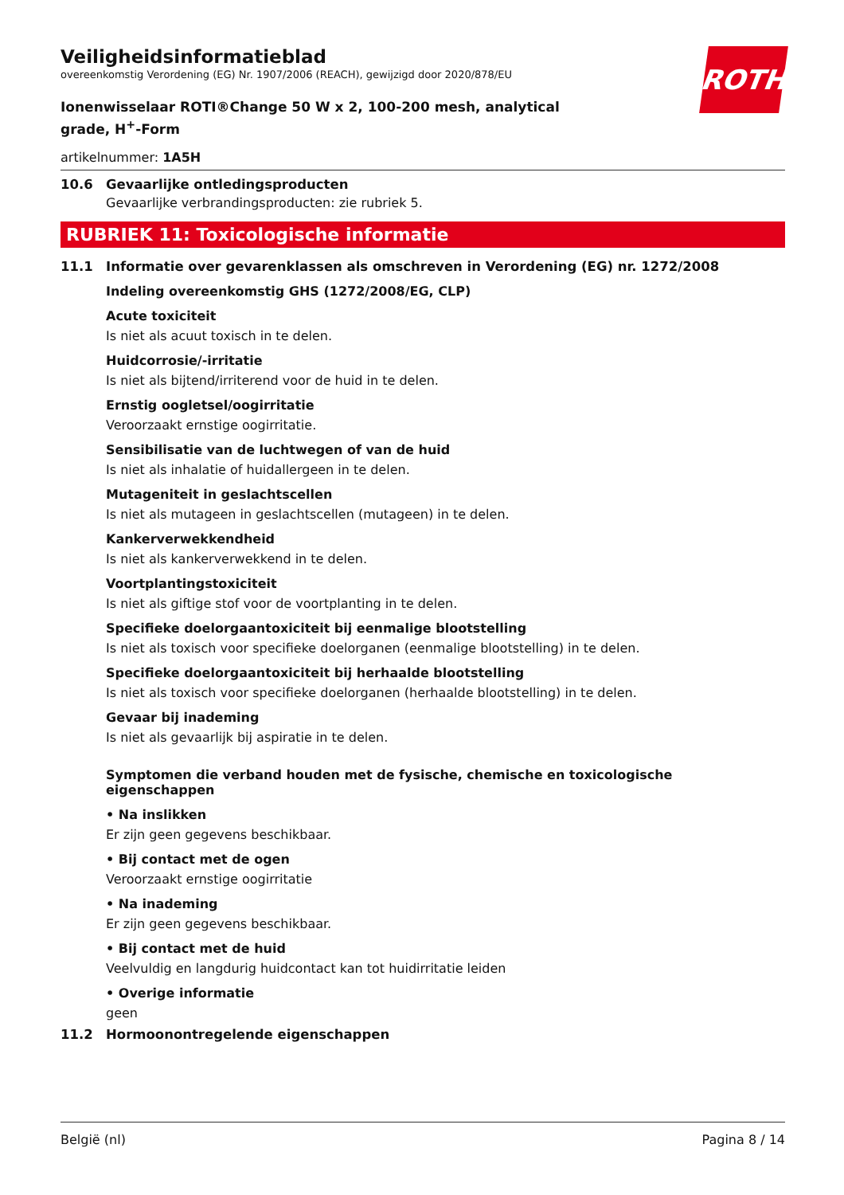ROTH
Veiligheidsinformatieblad
overeenkomstig Verordening (EG) Nr. 1907/2006 (REACH), gewijzigd door 2020/878/EU
Ionenwisselaar ROTI®Change 50 W x 2, 100-200 mesh, analytical grade, H<sup>+</sup>-Form
artikelnummer: 1A5H
10.6 Gevaarlijke ontledingsproducten
Gevaarlijke verbrandingsproducten: zie rubriek 5.
RUBRIEK 11: Toxicologische informatie
11.1 Informatie over gevarenklassen als omschreven in Verordening (EG) nr. 1272/2008
Indeling overeenkomstig GHS (1272/2008/EG, CLP)
Acute toxiciteit
Is niet als acuut toxisch in te delen.
Huidcorrosie/-irritatie
Is niet als bijtend/irriterend voor de huid in te delen.
Ernstig oogletsel/oogirritatie
Veroorzaakt ernstige oogirritatie.
Sensibilisatie van de luchtwegen of van de huid
Is niet als inhalatie of huidallergeen in te delen.
Mutageniteit in geslachtscellen
Is niet als mutageen in geslachtscellen (mutageen) in te delen.
Kankerverwekkendheid
Is niet als kankerverwekkend in te delen.
Voortplantingstoxiciteit
Is niet als giftige stof voor de voortplanting in te delen.
Specifieke doelorgaantoxiciteit bij eenmalige blootstelling
Is niet als toxisch voor specifieke doelorganen (eenmalige blootstelling) in te delen.
Specifieke doelorgaantoxiciteit bij herhaalde blootstelling
Is niet als toxisch voor specifieke doelorganen (herhaalde blootstelling) in te delen.
Gevaar bij inademing
Is niet als gevaarlijk bij aspiratie in te delen.
Symptomen die verband houden met de fysische, chemische en toxicologische eigenschappen
• Na inslikken
Er zijn geen gegevens beschikbaar.
• Bij contact met de ogen
Veroorzaakt ernstige oogirritatie
• Na inademing
Er zijn geen gegevens beschikbaar.
• Bij contact met de huid
Veelvuldig en langdurig huidcontact kan tot huidirritatie leiden
• Overige informatie
geen
11.2 Hormoonontregelende eigenschappen
België (nl) Pagina 8 / 14